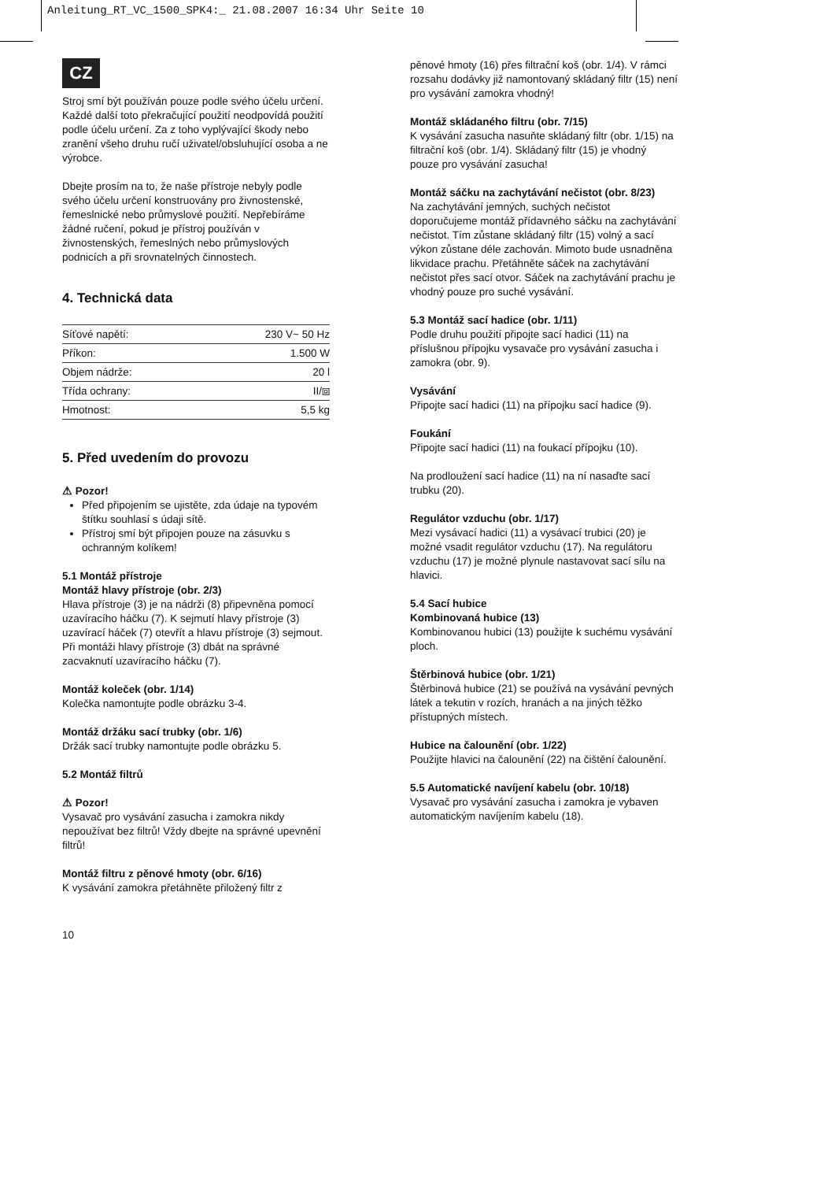Anleitung_RT_VC_1500_SPK4:_ 21.08.2007 16:34 Uhr Seite 10
CZ
Stroj smí být používán pouze podle svého účelu určení. Každé další toto překračující použití neodpovídá použití podle účelu určení. Za z toho vyplývající škody nebo zranění všeho druhu ručí uživatel/obsluhující osoba a ne výrobce.
Dbejte prosím na to, že naše přístroje nebyly podle svého účelu určení konstruovány pro živnostenské, řemeslnické nebo průmyslové použití. Nepřebíráme žádné ručení, pokud je přístroj používán v živnostenských, řemeslných nebo průmyslových podnicích a při srovnatelných činnostech.
4. Technická data
| Síťové napětí: | 230 V~ 50 Hz |
| Příkon: | 1.500 W |
| Objem nádrže: | 20 l |
| Třída ochrany: | II/⧈ |
| Hmotnost: | 5,5 kg |
5. Před uvedením do provozu
⚠ Pozor!
Před připojením se ujistěte, zda údaje na typovém štítku souhlasí s údaji sítě.
Přístroj smí být připojen pouze na zásuvku s ochranným kolíkem!
5.1 Montáž přístroje
Montáž hlavy přístroje (obr. 2/3)
Hlava přístroje (3) je na nádrži (8) připevněna pomocí uzavíracího háčku (7). K sejmutí hlavy přístroje (3) uzavírací háček (7) otevřít a hlavu přístroje (3) sejmout. Při montáži hlavy přístroje (3) dbát na správné zacvaknutí uzavíracího háčku (7).
Montáž koleček (obr. 1/14)
Kolečka namontujte podle obrázku 3-4.
Montáž držáku sací trubky (obr. 1/6)
Držák sací trubky namontujte podle obrázku 5.
5.2 Montáž filtrů
⚠ Pozor!
Vysavač pro vysávání zasucha i zamokra nikdy nepoužívat bez filtrů! Vždy dbejte na správné upevnění filtrů!
Montáž filtru z pěnové hmoty (obr. 6/16)
K vysávání zamokra přetáhněte přiložený filtr z
pěnové hmoty (16) přes filtrační koš (obr. 1/4). V rámci rozsahu dodávky již namontovaný skládaný filtr (15) není pro vysávání zamokra vhodný!
Montáž skládaného filtru (obr. 7/15)
K vysávání zasucha nasuňte skládaný filtr (obr. 1/15) na filtrační koš (obr. 1/4). Skládaný filtr (15) je vhodný pouze pro vysávání zasucha!
Montáž sáčku na zachytávání nečistot (obr. 8/23)
Na zachytávání jemných, suchých nečistot doporučujeme montáž přídavného sáčku na zachytávání nečistot. Tím zůstane skládaný filtr (15) volný a sací výkon zůstane déle zachován. Mimoto bude usnadněna likvidace prachu. Přetáhněte sáček na zachytávání nečistot přes sací otvor. Sáček na zachytávání prachu je vhodný pouze pro suché vysávání.
5.3 Montáž sací hadice (obr. 1/11)
Podle druhu použití připojte sací hadici (11) na příslušnou přípojku vysavače pro vysávání zasucha i zamokra (obr. 9).
Vysávání
Připojte sací hadici (11) na přípojku sací hadice (9).
Foukání
Připojte sací hadici (11) na foukací přípojku (10).
Na prodloužení sací hadice (11) na ní nasaďte sací trubku (20).
Regulátor vzduchu (obr. 1/17)
Mezi vysávací hadici (11) a vysávací trubici (20) je možné vsadit regulátor vzduchu (17). Na regulátoru vzduchu (17) je možné plynule nastavovat sací sílu na hlavici.
5.4 Sací hubice
Kombinovaná hubice (13)
Kombinovanou hubici (13) použijte k suchému vysávání ploch.
Štěrbinová hubice (obr. 1/21)
Štěrbinová hubice (21) se používá na vysávání pevných látek a tekutin v rozích, hranách a na jiných těžko přístupných místech.
Hubice na čalounění (obr. 1/22)
Použijte hlavici na čalounění (22) na čištění čalounění.
5.5 Automatické navíjení kabelu (obr. 10/18)
Vysavač pro vysávání zasucha i zamokra je vybaven automatickým navíjením kabelu (18).
10